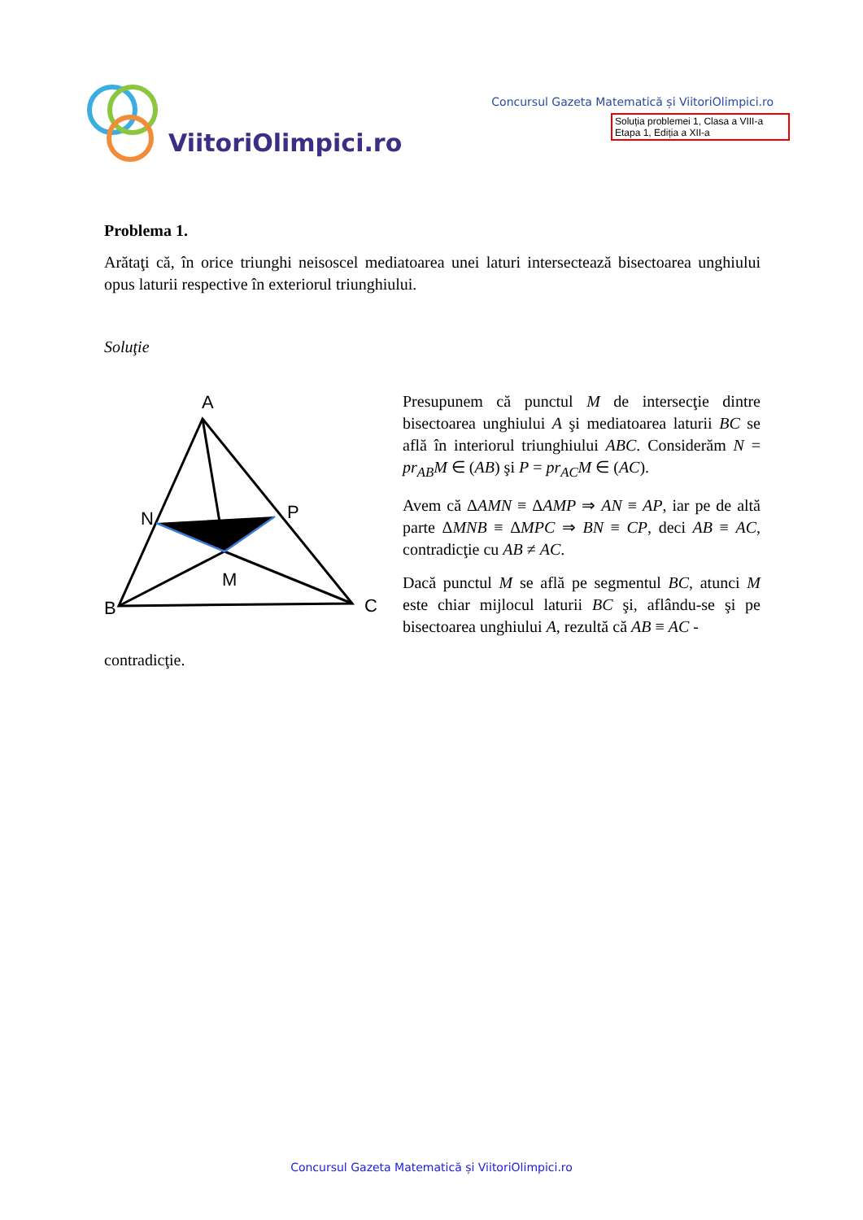ViitoriOlimpici.ro
Concursul Gazeta Matematică și ViitoriOlimpici.ro
Soluția problemei 1, Clasa a VIII-a
Etapa 1, Ediția a XII-a
Problema 1.
Arătaţi că, în orice triunghi neisoscel mediatoarea unei laturi intersectează bisectoarea unghiului opus laturii respective în exteriorul triunghiului.
Soluţie
A
N
P
M
B
C
Presupunem că punctul M de intersecţie dintre bisectoarea unghiului A şi mediatoarea laturii BC se află în interiorul triunghiului ABC. Considerăm N = pr<sub>AB</sub>M ∈ (AB) şi P = pr<sub>AC</sub>M ∈ (AC).
Avem că ΔAMN ≡ ΔAMP ⇒ AN ≡ AP, iar pe de altă parte ΔMNB ≡ ΔMPC ⇒ BN ≡ CP, deci AB ≡ AC, contradicţie cu AB ≠ AC.
Dacă punctul M se află pe segmentul BC, atunci M este chiar mijlocul laturii BC şi, aflându-se şi pe bisectoarea unghiului A, rezultă că AB ≡ AC -
contradicţie.
Concursul Gazeta Matematică și ViitoriOlimpici.ro